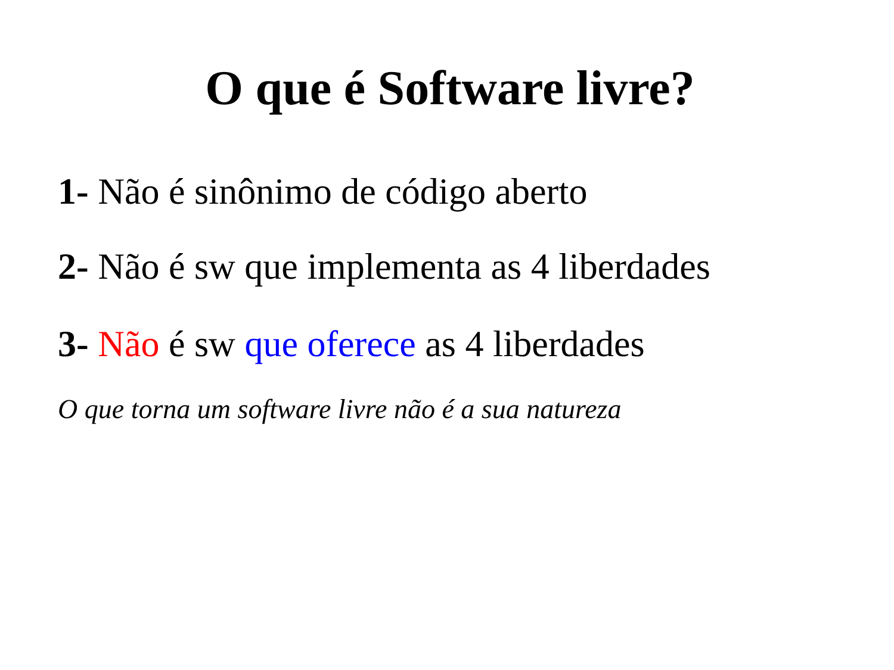O que é Software livre?
1- Não é sinônimo de código aberto
2- Não é sw que implementa as 4 liberdades
3- Não é sw que oferece as 4 liberdades
O que torna um software livre não é a sua natureza